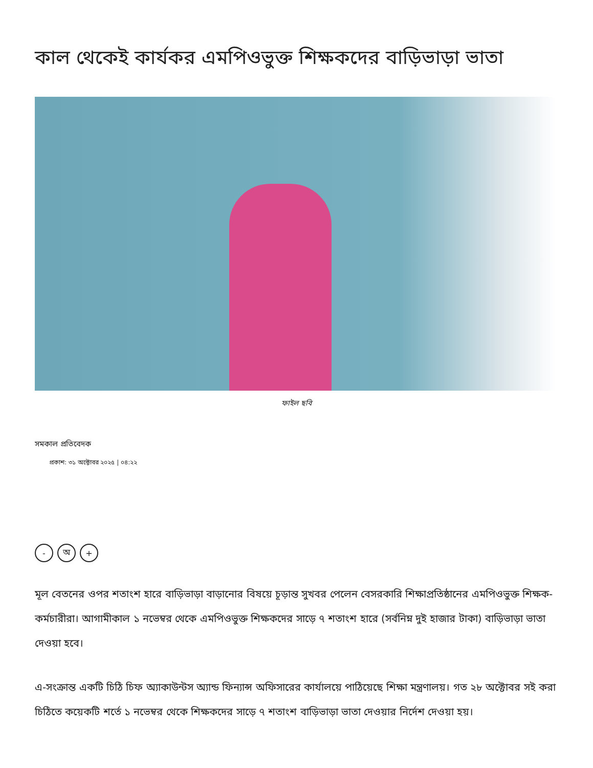কাল থেকেই কার্যকর এমপিওভুক্ত শিক্ষকদের বাড়িভাড়া ভাতা
ফাইল ছবি
সমকাল প্রতিবেদক
প্রকাশ: ৩১ অক্টোবর ২০২৫ | ০৪:২২
- অ +
মূল বেতনের ওপর শতাংশ হারে বাড়িভাড়া বাড়ানোর বিষয়ে চূড়ান্ত সুখবর পেলেন বেসরকারি শিক্ষাপ্রতিষ্ঠানের এমপিওভুক্ত শিক্ষক-কর্মচারীরা। আগামীকাল ১ নভেম্বর থেকে এমপিওভুক্ত শিক্ষকদের সাড়ে ৭ শতাংশ হারে (সর্বনিম্ন দুই হাজার টাকা) বাড়িভাড়া ভাতা দেওয়া হবে।
এ-সংক্রান্ত একটি চিঠি চিফ অ্যাকাউন্টস অ্যান্ড ফিন্যান্স অফিসারের কার্যালয়ে পাঠিয়েছে শিক্ষা মন্ত্রণালয়। গত ২৮ অক্টোবর সই করা চিঠিতে কয়েকটি শর্তে ১ নভেম্বর থেকে শিক্ষকদের সাড়ে ৭ শতাংশ বাড়িভাড়া ভাতা দেওয়ার নির্দেশ দেওয়া হয়।